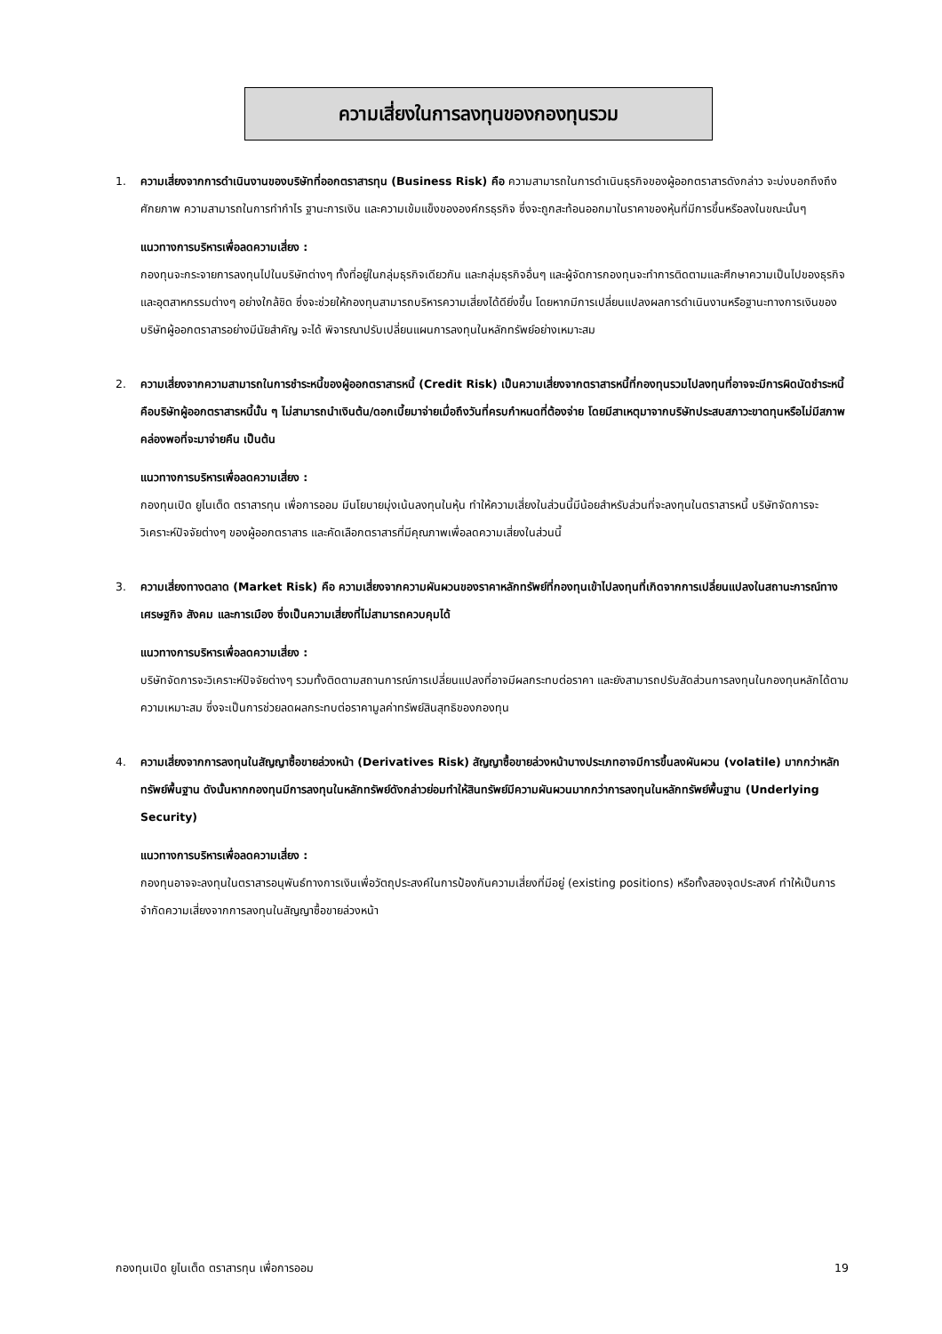ความเสี่ยงในการลงทุนของกองทุนรวม
1. ความเสี่ยงจากการดำเนินงานของบริษัทที่ออกตราสารทุน (Business Risk) คือ ความสามารถในการดำเนินธุรกิจของผู้ออกตราสารดังกล่าว จะบ่งบอกถึงถึงศักยภาพ ความสามารถในการทำกำไร ฐานะการเงิน และความเข้มแข็งขององค์กรธุรกิจ ซึ่งจะถูกสะท้อนออกมาในราคาของหุ้นที่มีการขึ้นหรือลงในขณะนั้นๆ
แนวทางการบริหารเพื่อลดความเสี่ยง :
กองทุนจะกระจายการลงทุนไปในบริษัทต่างๆ ทั้งที่อยู่ในกลุ่มธุรกิจเดียวกัน และกลุ่มธุรกิจอื่นๆ และผู้จัดการกองทุนจะทำการติดตามและศึกษาความเป็นไปของธุรกิจและอุตสาหกรรมต่างๆ อย่างใกล้ชิด ซึ่งจะช่วยให้กองทุนสามารถบริหารความเสี่ยงได้ดียิ่งขึ้น โดยหากมีการเปลี่ยนแปลงผลการดำเนินงานหรือฐานะทางการเงินของบริษัทผู้ออกตราสารอย่างมีนัยสำคัญ จะได้ พิจารณาปรับเปลี่ยนแผนการลงทุนในหลักทรัพย์อย่างเหมาะสม
2. ความเสี่ยงจากความสามารถในการชำระหนี้ของผู้ออกตราสารหนี้ (Credit Risk) เป็นความเสี่ยงจากตราสารหนี้ที่กองทุนรวมไปลงทุนที่อาจจะมีการผิดนัดชำระหนี้ คือบริษัทผู้ออกตราสารหนี้นั้น ๆ ไม่สามารถนำเงินต้น/ดอกเบี้ยมาจ่ายเมื่อถึงวันที่ครบกำหนดที่ต้องจ่าย โดยมีสาเหตุมาจากบริษัทประสบสภาวะขาดทุนหรือไม่มีสภาพคล่องพอที่จะมาจ่ายคืน เป็นต้น
แนวทางการบริหารเพื่อลดความเสี่ยง :
กองทุนเปิด ยูไนเต็ด ตราสารทุน เพื่อการออม มีนโยบายมุ่งเน้นลงทุนในหุ้น ทำให้ความเสี่ยงในส่วนนี้มีน้อยสำหรับส่วนที่จะลงทุนในตราสารหนี้ บริษัทจัดการจะวิเคราะห์ปัจจัยต่างๆ ของผู้ออกตราสาร และคัดเลือกตราสารที่มีคุณภาพเพื่อลดความเสี่ยงในส่วนนี้
3. ความเสี่ยงทางตลาด (Market Risk) คือ ความเสี่ยงจากความผันผวนของราคาหลักทรัพย์ที่กองทุนเข้าไปลงทุนที่เกิดจากการเปลี่ยนแปลงในสถานะการณ์ทางเศรษฐกิจ สังคม และการเมือง ซึ่งเป็นความเสี่ยงที่ไม่สามารถควบคุมได้
แนวทางการบริหารเพื่อลดความเสี่ยง :
บริษัทจัดการจะวิเคราะห์ปัจจัยต่างๆ รวมทั้งติดตามสถานการณ์การเปลี่ยนแปลงที่อาจมีผลกระทบต่อราคา และยังสามารถปรับสัดส่วนการลงทุนในกองทุนหลักได้ตามความเหมาะสม ซึ่งจะเป็นการช่วยลดผลกระทบต่อราคามูลค่าทรัพย์สินสุทธิของกองทุน
4. ความเสี่ยงจากการลงทุนในสัญญาซื้อขายล่วงหน้า (Derivatives Risk) สัญญาซื้อขายล่วงหน้าบางประเภทอาจมีการขึ้นลงผันผวน (volatile) มากกว่าหลักทรัพย์พื้นฐาน ดังนั้นหากกองทุนมีการลงทุนในหลักทรัพย์ดังกล่าวย่อมทำให้สินทรัพย์มีความผันผวนมากกว่าการลงทุนในหลักทรัพย์พื้นฐาน (Underlying Security)
แนวทางการบริหารเพื่อลดความเสี่ยง :
กองทุนอาจจะลงทุนในตราสารอนุพันธ์ทางการเงินเพื่อวัตถุประสงค์ในการป้องกันความเสี่ยงที่มีอยู่ (existing positions) หรือทั้งสองจุดประสงค์ ทำให้เป็นการจำกัดความเสี่ยงจากการลงทุนในสัญญาซื้อขายล่วงหน้า
กองทุนเปิด ยูไนเต็ด ตราสารทุน เพื่อการออม 19